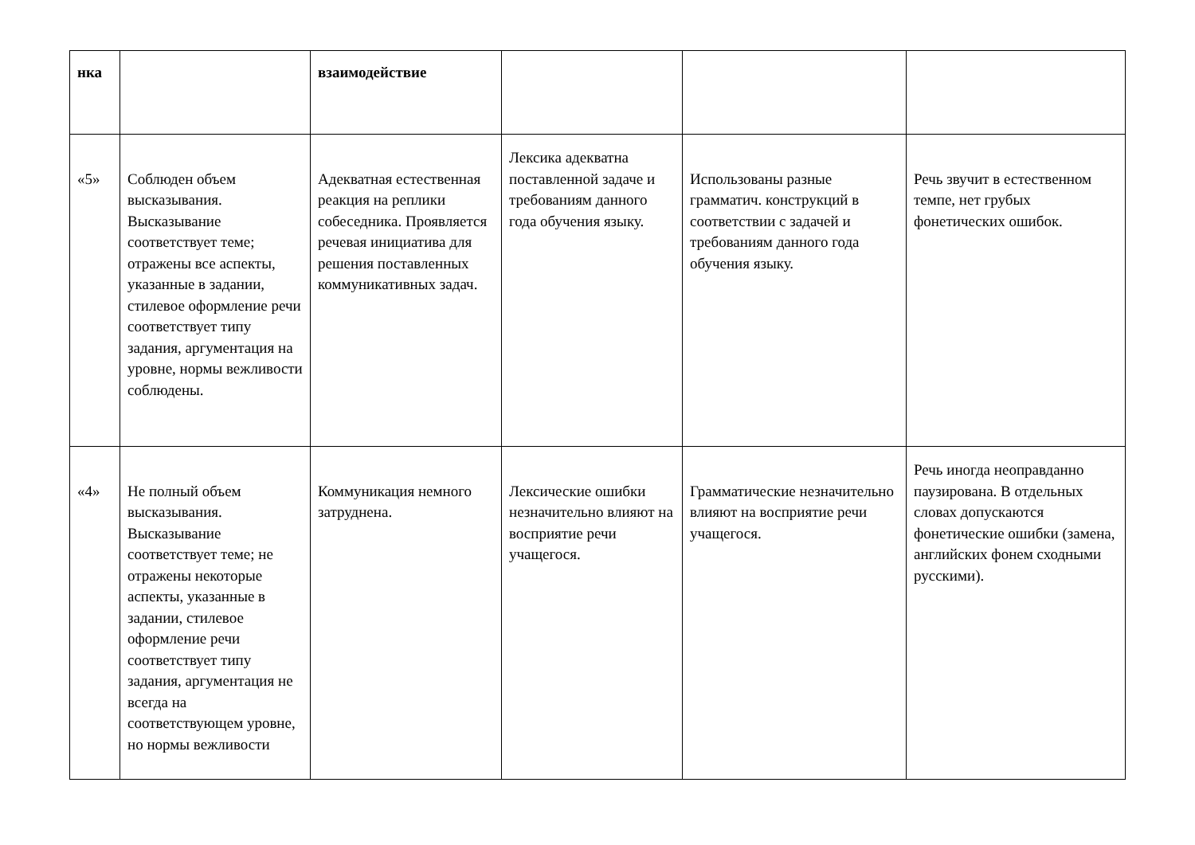| нка | | взаимодействие | | | |
| «5» | Соблюден объем высказывания. Высказывание соответствует теме; отражены все аспекты, указанные в задании, стилевое оформление речи соответствует типу задания, аргументация на уровне, нормы вежливости соблюдены. | Адекватная естественная реакция на реплики собеседника. Проявляется речевая инициатива для решения поставленных коммуникативных задач. | Лексика адекватна поставленной задаче и требованиям данного года обучения языку. | Использованы разные грамматич. конструкций в соответствии с задачей и требованиям данного года обучения языку. | Речь звучит в естественном темпе, нет грубых фонетических ошибок. |
| «4» | Не полный объем высказывания. Высказывание соответствует теме; не отражены некоторые аспекты, указанные в задании, стилевое оформление речи соответствует типу задания, аргументация не всегда на соответствующем уровне, но нормы вежливости | Коммуникация немного затруднена. | Лексические ошибки незначительно влияют на восприятие речи учащегося. | Грамматические незначительно влияют на восприятие речи учащегося. | Речь иногда неоправданно паузирована. В отдельных словах допускаются фонетические ошибки (замена, английских фонем сходными русскими). |